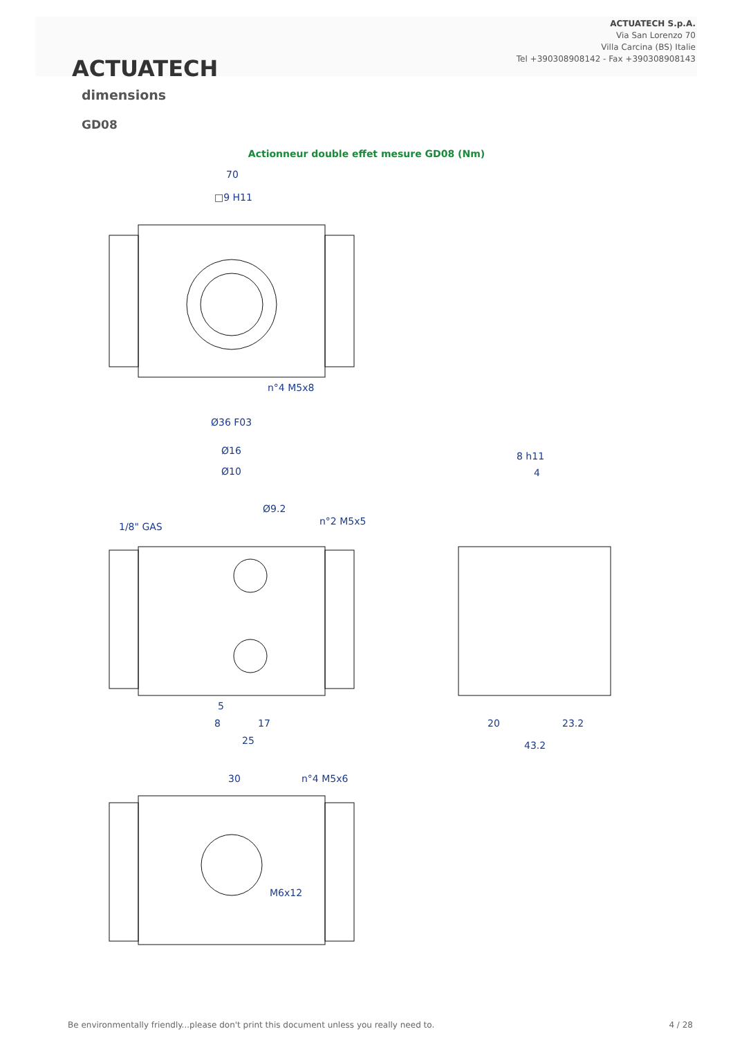ACTUATECH
ACTUATECH S.p.A.
Via San Lorenzo 70
Villa Carcina (BS) Italie
Tel +390308908142 - Fax +390308908143
dimensions
GD08
Actionneur double effet mesure GD08 (Nm)
70
□9 H11
n°4 M5x8
Ø36 F03
Ø16
Ø10
Ø9.2
1/8" GAS
n°2 M5x5
8 h11
4
20
23.2
43.2
30
n°4 M5x6
M6x12
5
8
17
25
Be environmentally friendly...please don't print this document unless you really need to.
4 / 28